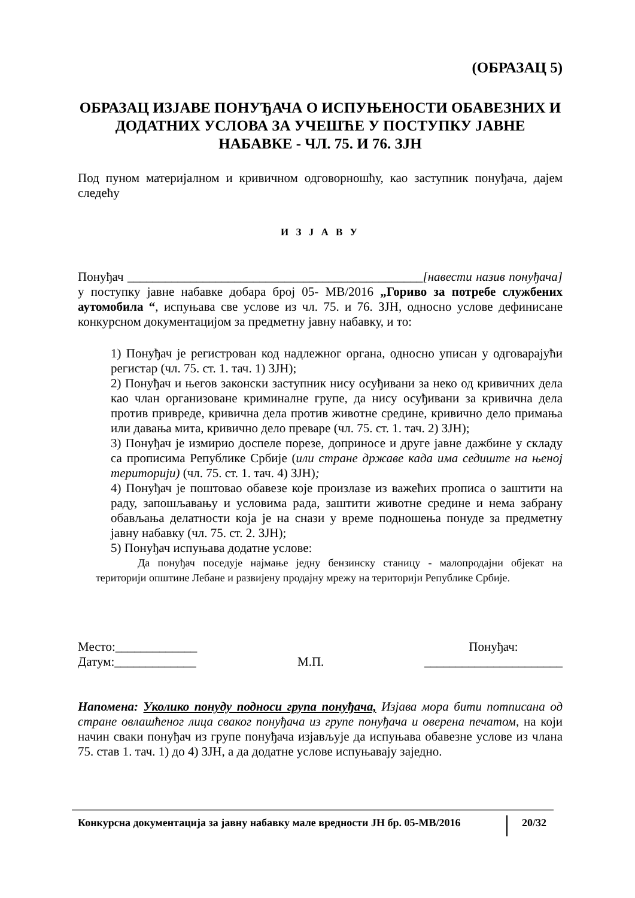(ОБРАЗАЦ 5)
ОБРАЗАЦ ИЗЈАВЕ ПОНУЂАЧА О ИСПУЊЕНОСТИ ОБАВЕЗНИХ И ДОДАТНИХ УСЛОВА ЗА УЧЕШЋЕ У ПОСТУПКУ ЈАВНЕ НАБАВКЕ - ЧЛ. 75. И 76. ЗЈН
Под пуном материјалном и кривичном одговорношћу, као заступник понуђача, дајем следећу
И З Ј А В У
Понуђач _______________________________________________[навести назив понуђача] у поступку јавне набавке добара број 05- МВ/2016 „Гориво за потребе службених аутомобила “, испуњава све услове из чл. 75. и 76. ЗЈН, односно услове дефинисане конкурсном документацијом за предметну јавну набавку, и то:
1) Понуђач је регистрован код надлежног органа, односно уписан у одговарајући регистар (чл. 75. ст. 1. тач. 1) ЗЈН);
2) Понуђач и његов законски заступник нису осуђивани за неко од кривичних дела као члан организоване криминалне групе, да нису осуђивани за кривична дела против привреде, кривична дела против животне средине, кривично дело примања или давања мита, кривично дело преваре (чл. 75. ст. 1. тач. 2) ЗЈН);
3) Понуђач је измирио доспеле порезе, доприносе и друге јавне дажбине у складу са прописима Републике Србије (или стране државе када има седиште на њеној територији) (чл. 75. ст. 1. тач. 4) ЗЈН);
4) Понуђач је поштовао обавезе које произлазе из важећих прописа о заштити на раду, запошљавању и условима рада, заштити животне средине и нема забрану обављања делатности која је на снази у време подношења понуде за предметну јавну набавку (чл. 75. ст. 2. ЗЈН);
5) Понуђач испуњава додатне услове:
Да понуђач поседује најмање једну бензинску станицу - малопродајни објекат на територији општине Лебане и развијену продајну мрежу на територији Републике Србије.
Место:_____________
Датум:_____________
М.П. Понуђач:
______________________
Напомена: Уколико понуду подноси група понуђача, Изјава мора бити потписана од стране овлашћеног лица сваког понуђача из групе понуђача и оверена печатом, на који начин сваки понуђач из групе понуђача изјављује да испуњава обавезне услове из члана 75. став 1. тач. 1) до 4) ЗЈН, а да додатне услове испуњавају заједно.
Конкурсна документација за јавну набавку мале вредности ЈН бр. 05-МВ/2016 20/32